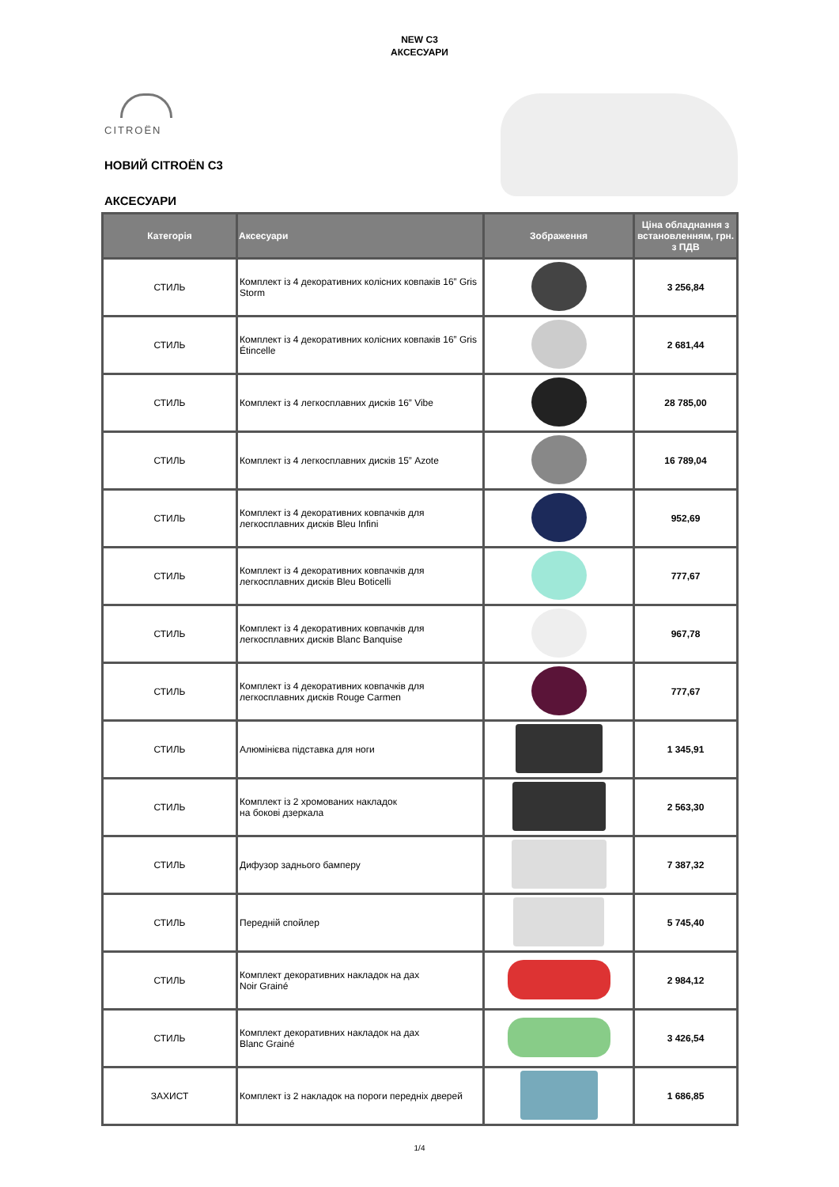NEW C3
АКСЕСУАРИ
CITROËN
НОВИЙ CITROËN C3
АКСЕСУАРИ
| Категорія | Аксесуари | Зображення | Ціна обладнання з встановленням, грн. з ПДВ |
| --- | --- | --- | --- |
| СТИЛЬ | Комплект із 4 декоративних колісних ковпаків 16” Gris Storm | | 3 256,84 |
| СТИЛЬ | Комплект із 4 декоративних колісних ковпаків 16” Gris Étincelle | | 2 681,44 |
| СТИЛЬ | Комплект із 4 легкосплавних дисків 16” Vibe | | 28 785,00 |
| СТИЛЬ | Комплект із 4 легкосплавних дисків 15” Azote | | 16 789,04 |
| СТИЛЬ | Комплект із 4 декоративних ковпачків для легкосплавних дисків Bleu Infini | | 952,69 |
| СТИЛЬ | Комплект із 4 декоративних ковпачків для легкосплавних дисків Bleu Boticelli | | 777,67 |
| СТИЛЬ | Комплект із 4 декоративних ковпачків для легкосплавних дисків Blanc Banquise | | 967,78 |
| СТИЛЬ | Комплект із 4 декоративних ковпачків для легкосплавних дисків Rouge Carmen | | 777,67 |
| СТИЛЬ | Алюмінієва підставка для ноги | | 1 345,91 |
| СТИЛЬ | Комплект із 2 хромованих накладок на бокові дзеркала | | 2 563,30 |
| СТИЛЬ | Дифузор заднього бамперу | | 7 387,32 |
| СТИЛЬ | Передній спойлер | | 5 745,40 |
| СТИЛЬ | Комплект декоративних накладок на дах Noir Grainé | | 2 984,12 |
| СТИЛЬ | Комплект декоративних накладок на дах Blanc Grainé | | 3 426,54 |
| ЗАХИСТ | Комплект із 2 накладок на пороги передніх дверей | | 1 686,85 |
1/4